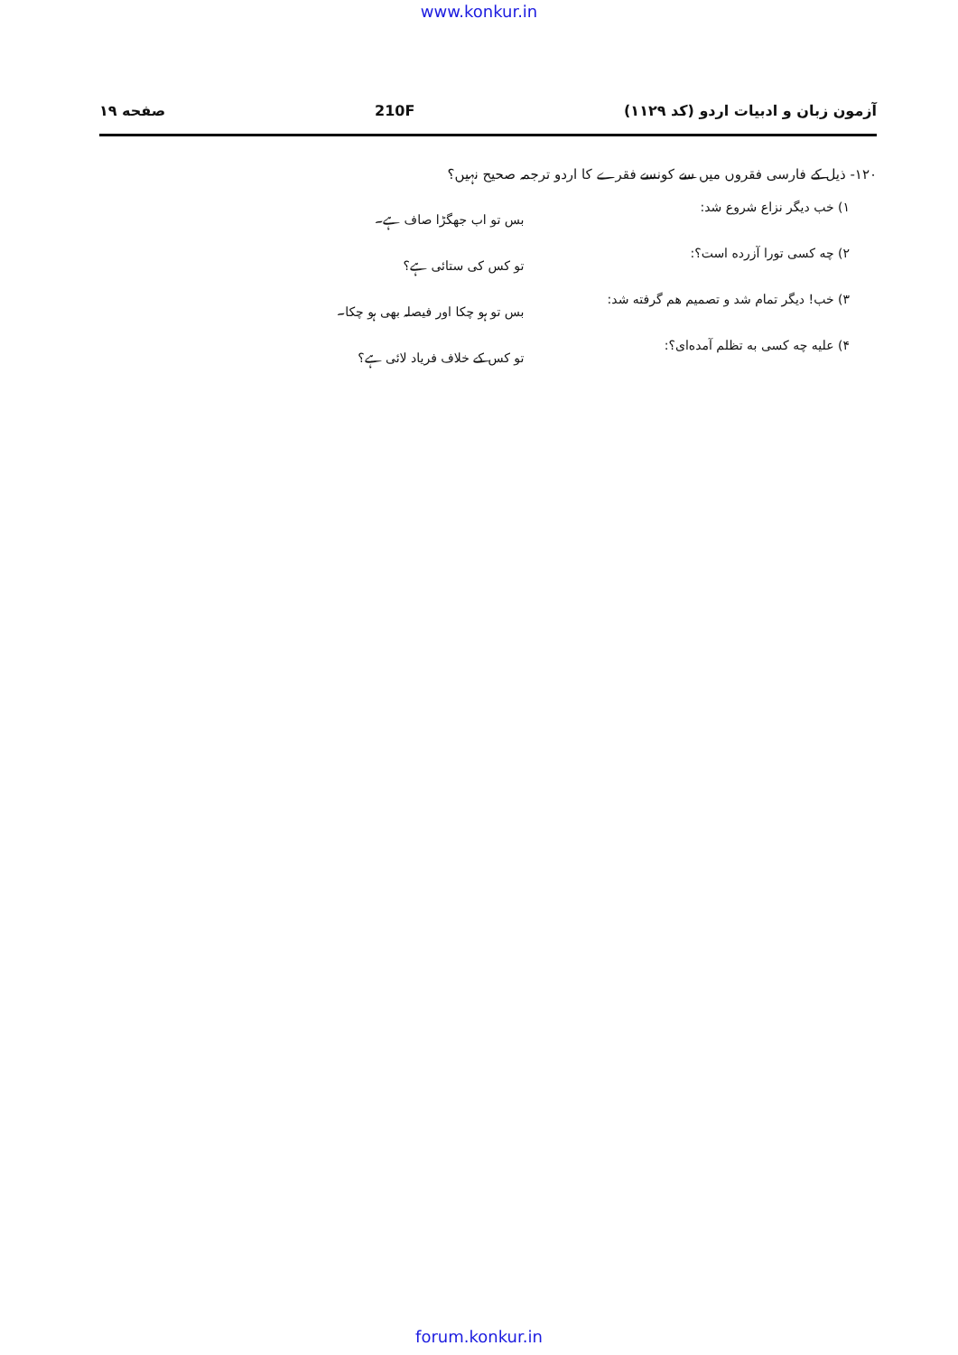www.konkur.in
آزمون زبان و ادبیات اردو (کد ۱۱۲۹) 210F صفحه ۱۹
۱۲۰- ذیل کے فارسی فقروں میں سے کونسے فقرے کا اردو ترجمہ صحیح نہیں؟
۱) خب دیگر نزاع شروع شد:
بس تو اب جھگڑا صاف ہے۔
۲) چه کسی تورا آزرده است؟:
تو کس کی ستائی ہے؟
۳) خب! دیگر تمام شد و تصمیم هم گرفته شد:
بس تو ہو چکا اور فیصلہ بھی ہو چکا۔
۴) علیه چه کسی به تظلم آمده‌ای؟:
تو کس کے خلاف فریاد لائی ہے؟
forum.konkur.in